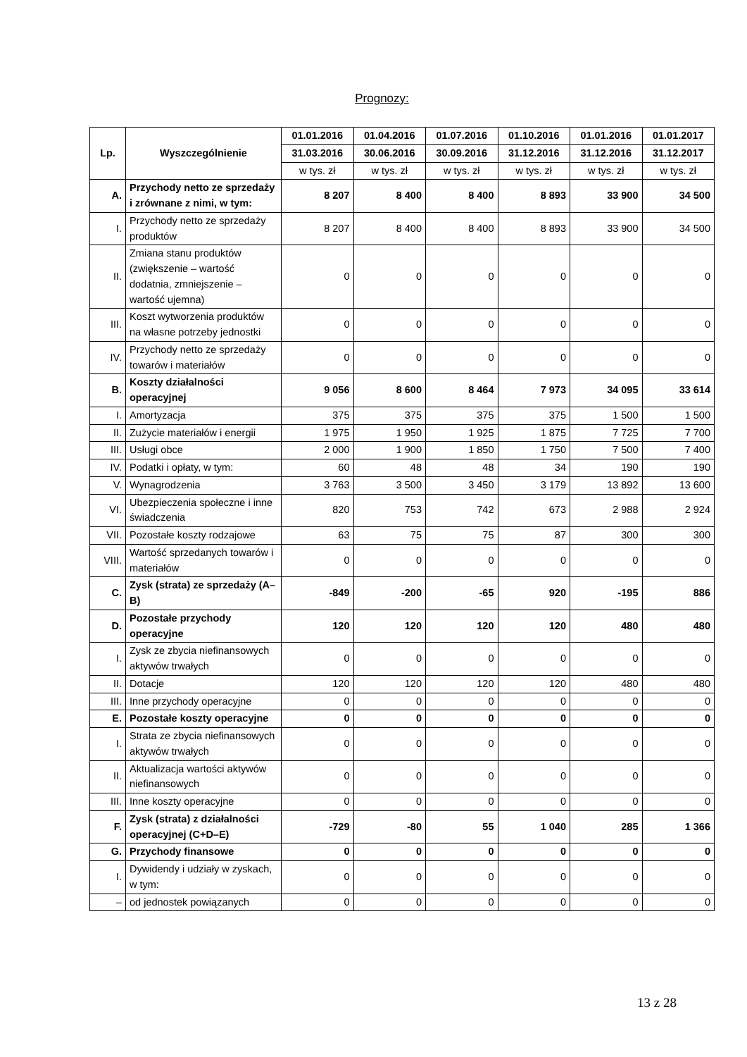Prognozy:
| Lp. | Wyszczególnienie | 01.01.2016 | 01.04.2016 | 01.07.2016 | 01.10.2016 | 01.01.2016 | 01.01.2017 |
| --- | --- | --- | --- | --- | --- | --- | --- |
| | | 31.03.2016 | 30.06.2016 | 30.09.2016 | 31.12.2016 | 31.12.2016 | 31.12.2017 |
| | | w tys. zł | w tys. zł | w tys. zł | w tys. zł | w tys. zł | w tys. zł |
| A. | Przychody netto ze sprzedaży i zrównane z nimi, w tym: | 8 207 | 8 400 | 8 400 | 8 893 | 33 900 | 34 500 |
| I. | Przychody netto ze sprzedaży produktów | 8 207 | 8 400 | 8 400 | 8 893 | 33 900 | 34 500 |
| II. | Zmiana stanu produktów (zwiększenie – wartość dodatnia, zmniejszenie – wartość ujemna) | 0 | 0 | 0 | 0 | 0 | 0 |
| III. | Koszt wytworzenia produktów na własne potrzeby jednostki | 0 | 0 | 0 | 0 | 0 | 0 |
| IV. | Przychody netto ze sprzedaży towarów i materiałów | 0 | 0 | 0 | 0 | 0 | 0 |
| B. | Koszty działalności operacyjnej | 9 056 | 8 600 | 8 464 | 7 973 | 34 095 | 33 614 |
| I. | Amortyzacja | 375 | 375 | 375 | 375 | 1 500 | 1 500 |
| II. | Zużycie materiałów i energii | 1 975 | 1 950 | 1 925 | 1 875 | 7 725 | 7 700 |
| III. | Usługi obce | 2 000 | 1 900 | 1 850 | 1 750 | 7 500 | 7 400 |
| IV. | Podatki i opłaty, w tym: | 60 | 48 | 48 | 34 | 190 | 190 |
| V. | Wynagrodzenia | 3 763 | 3 500 | 3 450 | 3 179 | 13 892 | 13 600 |
| VI. | Ubezpieczenia społeczne i inne świadczenia | 820 | 753 | 742 | 673 | 2 988 | 2 924 |
| VII. | Pozostałe koszty rodzajowe | 63 | 75 | 75 | 87 | 300 | 300 |
| VIII. | Wartość sprzedanych towarów i materiałów | 0 | 0 | 0 | 0 | 0 | 0 |
| C. | Zysk (strata) ze sprzedaży (A–B) | -849 | -200 | -65 | 920 | -195 | 886 |
| D. | Pozostałe przychody operacyjne | 120 | 120 | 120 | 120 | 480 | 480 |
| I. | Zysk ze zbycia niefinansowych aktywów trwałych | 0 | 0 | 0 | 0 | 0 | 0 |
| II. | Dotacje | 120 | 120 | 120 | 120 | 480 | 480 |
| III. | Inne przychody operacyjne | 0 | 0 | 0 | 0 | 0 | 0 |
| E. | Pozostałe koszty operacyjne | 0 | 0 | 0 | 0 | 0 | 0 |
| I. | Strata ze zbycia niefinansowych aktywów trwałych | 0 | 0 | 0 | 0 | 0 | 0 |
| II. | Aktualizacja wartości aktywów niefinansowych | 0 | 0 | 0 | 0 | 0 | 0 |
| III. | Inne koszty operacyjne | 0 | 0 | 0 | 0 | 0 | 0 |
| F. | Zysk (strata) z działalności operacyjnej (C+D–E) | -729 | -80 | 55 | 1 040 | 285 | 1 366 |
| G. | Przychody finansowe | 0 | 0 | 0 | 0 | 0 | 0 |
| I. | Dywidendy i udziały w zyskach, w tym: | 0 | 0 | 0 | 0 | 0 | 0 |
| – | od jednostek powiązanych | 0 | 0 | 0 | 0 | 0 | 0 |
13 z 28